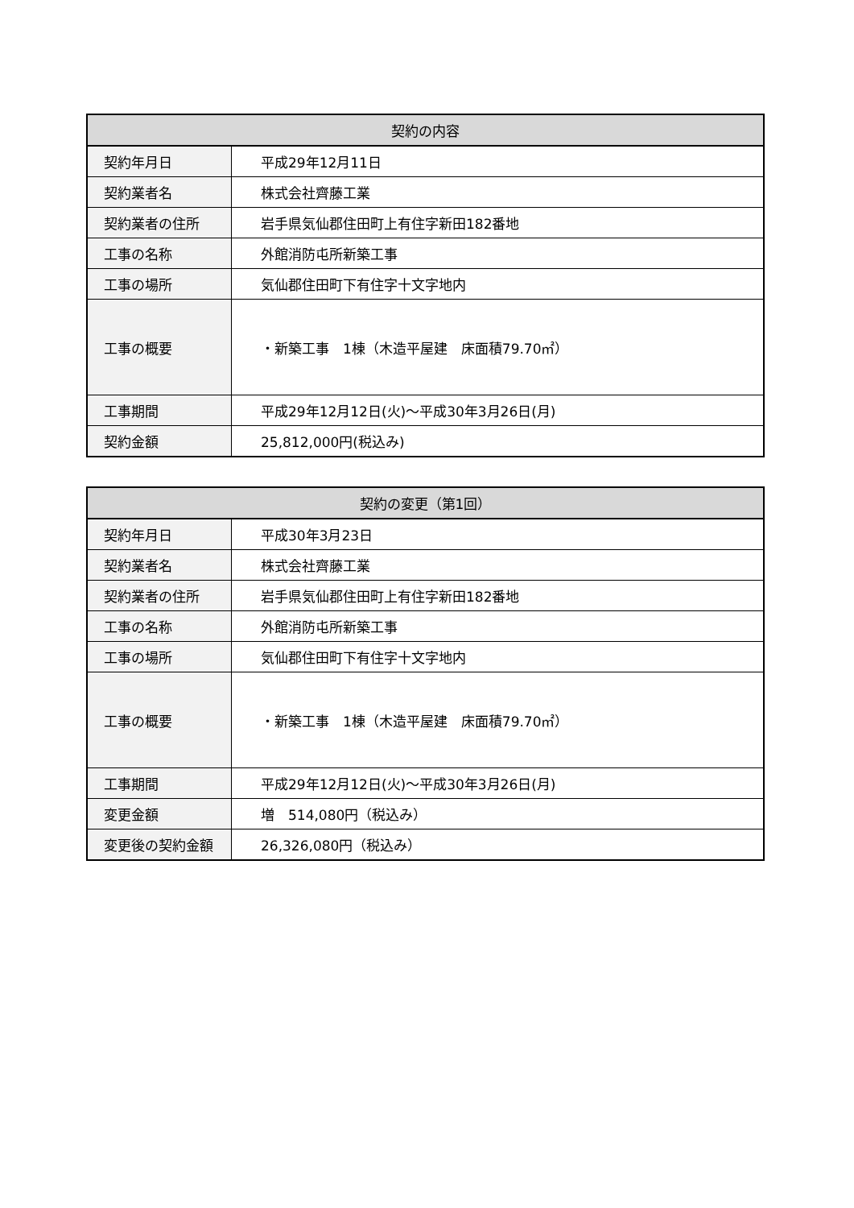| 契約の内容 | |
| --- | --- |
| 契約年月日 | 平成29年12月11日 |
| 契約業者名 | 株式会社齊藤工業 |
| 契約業者の住所 | 岩手県気仙郡住田町上有住字新田182番地 |
| 工事の名称 | 外館消防屯所新築工事 |
| 工事の場所 | 気仙郡住田町下有住字十文字地内 |
| 工事の概要 | ・新築工事 1棟（木造平屋建 床面積79.70㎡） |
| 工事期間 | 平成29年12月12日(火)～平成30年3月26日(月) |
| 契約金額 | 25,812,000円(税込み) |
| 契約の変更（第1回） | |
| --- | --- |
| 契約年月日 | 平成30年3月23日 |
| 契約業者名 | 株式会社齊藤工業 |
| 契約業者の住所 | 岩手県気仙郡住田町上有住字新田182番地 |
| 工事の名称 | 外館消防屯所新築工事 |
| 工事の場所 | 気仙郡住田町下有住字十文字地内 |
| 工事の概要 | ・新築工事 1棟（木造平屋建 床面積79.70㎡） |
| 工事期間 | 平成29年12月12日(火)～平成30年3月26日(月) |
| 変更金額 | 増 514,080円（税込み） |
| 変更後の契約金額 | 26,326,080円（税込み） |